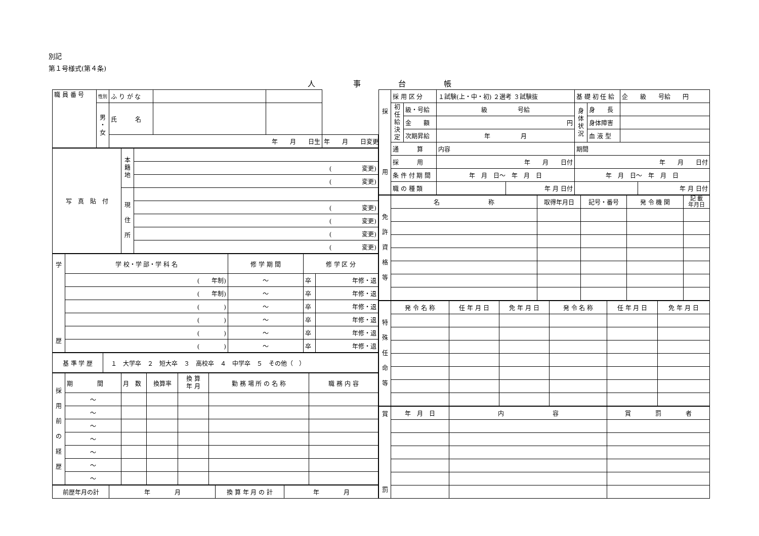別記
第１号様式(第４条)
人 事 台 帳
| 職 員 番 号 | 性別 | ふ り が な | | | |
| | 男 ・ 女 | 氏 名 | | | |
| | | 年 月 日生 | | | 年 月 日変更 |
| 写 真 貼 付 | 本 籍 地 | |
| | | ( 変更) |
| | | ( 変更) |
| | 現 住 所 | |
| | | ( 変更) |
| | | ( 変更) |
| | | ( 変更) |
| | | ( 変更) |
| 学 歴 | 学 校・学 部・学 科 名 | 修 学 期 間 | 修 学 区 分 | |
| | ( 年制) | ～ | 卒 | 年修・退 |
| | ( 年制) | ～ | 卒 | 年修・退 |
| | ( ) | ～ | 卒 | 年修・退 |
| | ( ) | ～ | 卒 | 年修・退 |
| | ( ) | ～ | 卒 | 年修・退 |
| | ( ) | ～ | 卒 | 年修・退 |
| 基 準 学 歴 | １ 大学卒 ２ 短大卒 ３ 高校卒 ４ 中学卒 ５ その他（ ） |
| 採 用 前 の 経 歴 | 期 間 | 月 数 | 換算率 | 換 算 年 月 | 勤 務 場 所 の 名 称 | 職 務 内 容 |
| | ～ | | | | | |
| | ～ | | | | | |
| | ～ | | | | | |
| | ～ | | | | | |
| | ～ | | | | | |
| | ～ | | | | | |
| | ～ | | | | | |
| 前歴年月の計 | 年 月 | 換 算 年 月 の 計 | 年 月 |
| 採 用 | 採 用 区 分 | | １試験(上・中・初) ２選考 ３試験抜 | | 基 礎 初 任 給 | | 企 級 号給 円 | |
| | 初 任 給 決 定 | 級・号給 | 級 号給 | | 身 体 状 況 | 身 長 | | |
| | | 金 額 | 円 | | | 身体障害 | | |
| | | 次期昇給 | 年 月 | | | 血 液 型 | | |
| | 通 算 | | 内容 | | 期間 | | | |
| | 採 用 | | 年 月 日付 | | 年 月 日付 | | | |
| | 条 件 付 期 間 | | 年 月 日～ 年 月 日 | | 年 月 日～ 年 月 日 | | | |
| | 職 の 種 類 | | | 年 月 日付 | | | | 年 月 日付 |
| 免 許 資 格 等 | 名 称 | 取得年月日 | 記号・番号 | 発 令 機 関 | 記 載 年月日 |
| 特 殊 任 命 等 | 発 令 名 称 | 任 年 月 日 | 免 年 月 日 | 発 令 名 称 | 任 年 月 日 | 免 年 月 日 |
| 賞 罰 | 年 月 日 | 内 容 | 賞 罰 者 |